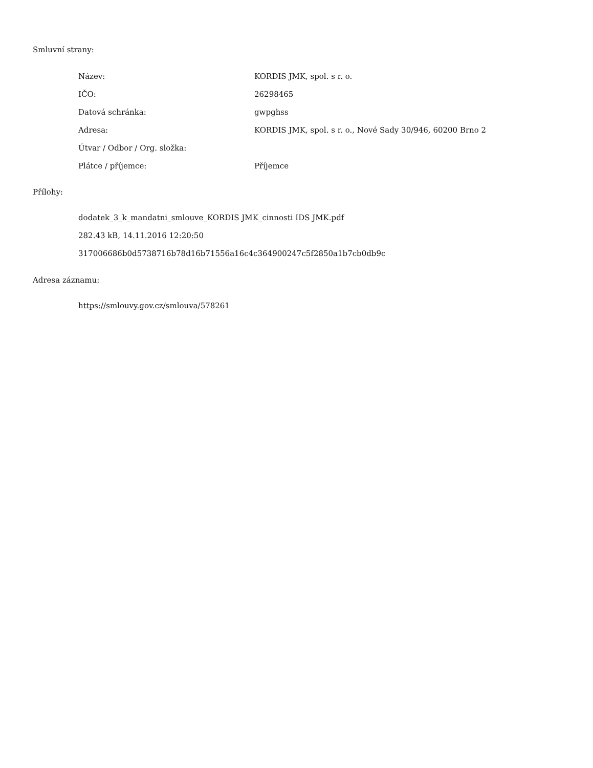Smluvní strany:
| Název: | KORDIS JMK, spol. s r. o. |
| IČO: | 26298465 |
| Datová schránka: | gwpghss |
| Adresa: | KORDIS JMK, spol. s r. o., Nové Sady 30/946, 60200 Brno 2 |
| Útvar / Odbor / Org. složka: | |
| Plátce / příjemce: | Příjemce |
Přílohy:
dodatek_3_k_mandatni_smlouve_KORDIS JMK_cinnosti IDS JMK.pdf
282.43 kB, 14.11.2016 12:20:50
317006686b0d5738716b78d16b71556a16c4c364900247c5f2850a1b7cb0db9c
Adresa záznamu:
https://smlouvy.gov.cz/smlouva/578261